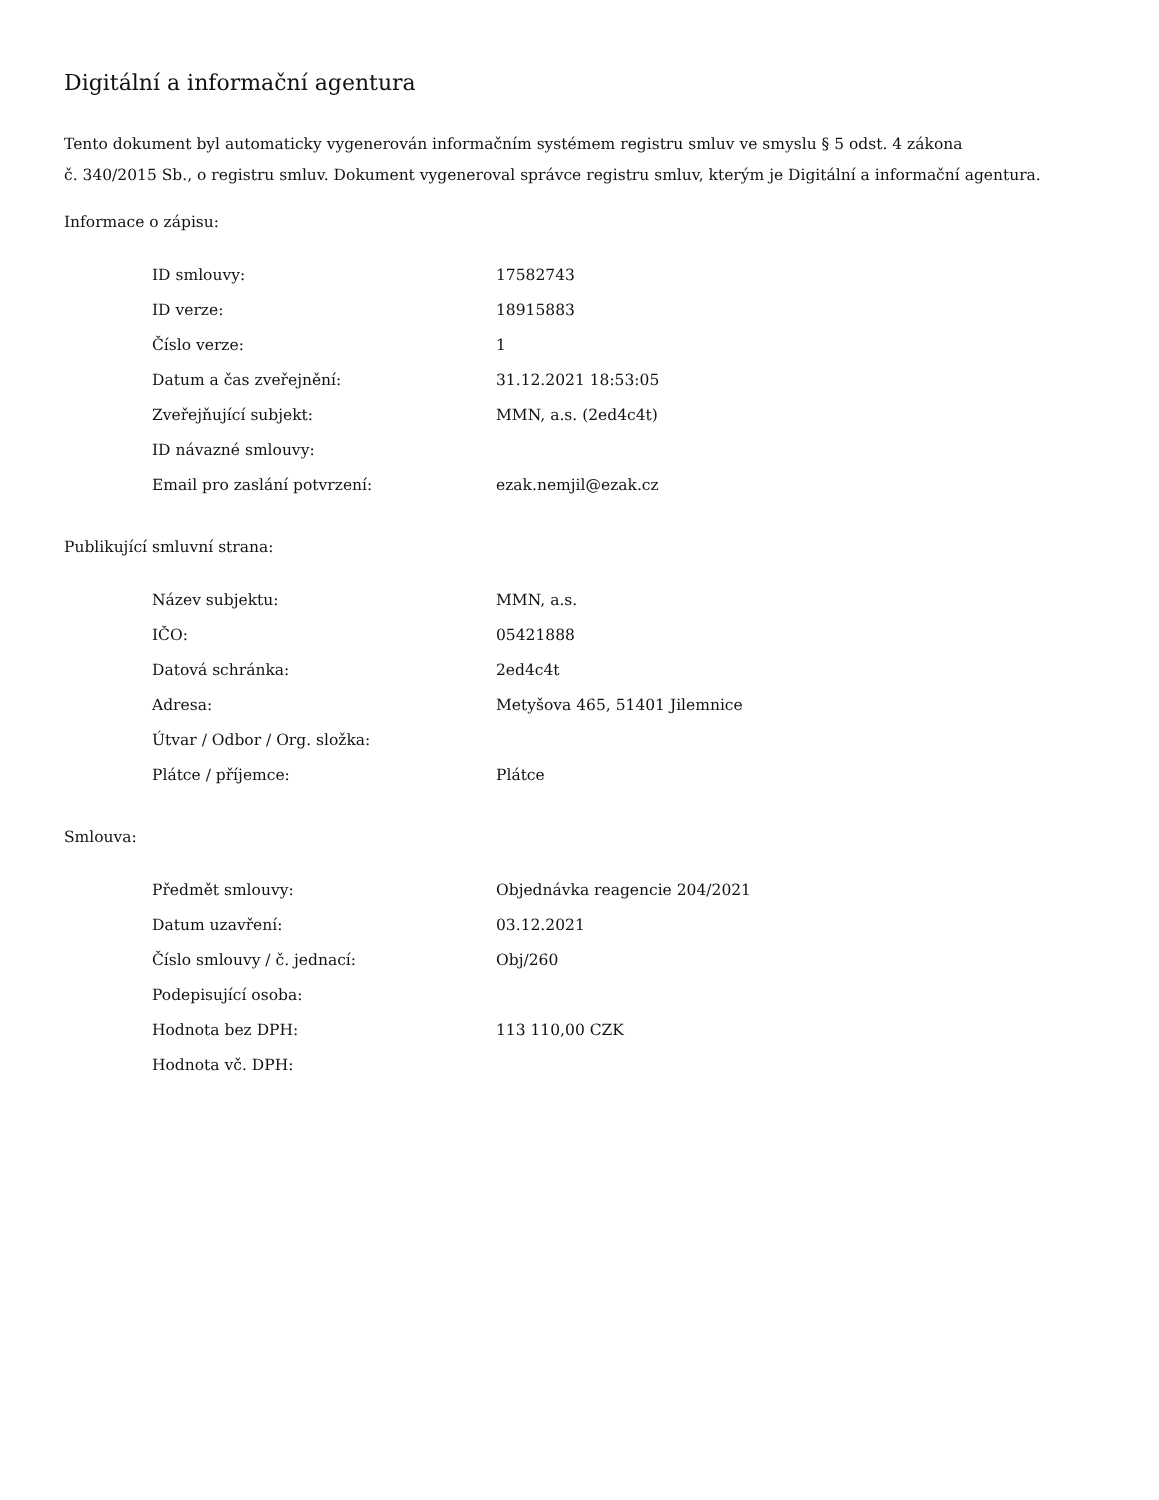Digitální a informační agentura
Tento dokument byl automaticky vygenerován informačním systémem registru smluv ve smyslu § 5 odst. 4 zákona
č. 340/2015 Sb., o registru smluv. Dokument vygeneroval správce registru smluv, kterým je Digitální a informační agentura.
Informace o zápisu:
| ID smlouvy: | 17582743 |
| ID verze: | 18915883 |
| Číslo verze: | 1 |
| Datum a čas zveřejnění: | 31.12.2021 18:53:05 |
| Zveřejňující subjekt: | MMN, a.s. (2ed4c4t) |
| ID návazné smlouvy: | |
| Email pro zaslání potvrzení: | ezak.nemjil@ezak.cz |
Publikující smluvní strana:
| Název subjektu: | MMN, a.s. |
| IČO: | 05421888 |
| Datová schránka: | 2ed4c4t |
| Adresa: | Metyšova 465, 51401 Jilemnice |
| Útvar / Odbor / Org. složka: | |
| Plátce / příjemce: | Plátce |
Smlouva:
| Předmět smlouvy: | Objednávka reagencie 204/2021 |
| Datum uzavření: | 03.12.2021 |
| Číslo smlouvy / č. jednací: | Obj/260 |
| Podepisující osoba: | |
| Hodnota bez DPH: | 113 110,00 CZK |
| Hodnota vč. DPH: | |